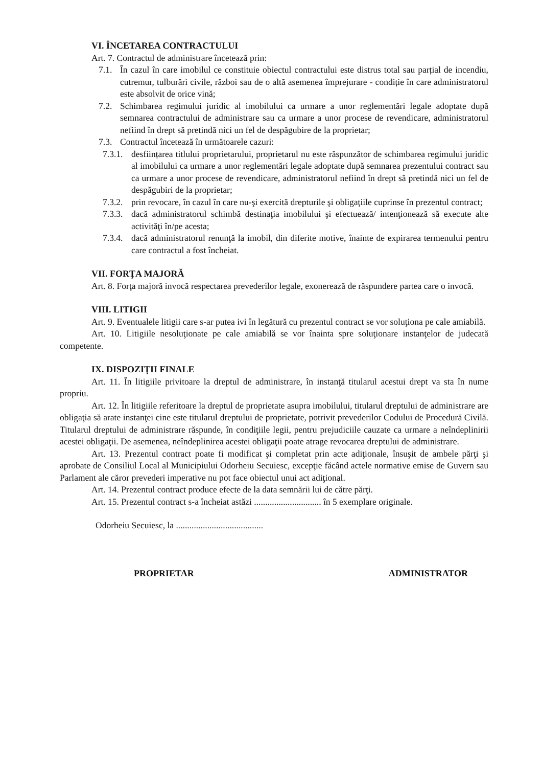VI. ÎNCETAREA CONTRACTULUI
Art. 7. Contractul de administrare încetează prin:
7.1. În cazul în care imobilul ce constituie obiectul contractului este distrus total sau parțial de incendiu, cutremur, tulburări civile, război sau de o altă asemenea împrejurare - condiție în care administratorul este absolvit de orice vină;
7.2. Schimbarea regimului juridic al imobilului ca urmare a unor reglementări legale adoptate după semnarea contractului de administrare sau ca urmare a unor procese de revendicare, administratorul nefiind în drept să pretindă nici un fel de despăgubire de la proprietar;
7.3. Contractul încetează în următoarele cazuri:
7.3.1. desființarea titlului proprietarului, proprietarul nu este răspunzător de schimbarea regimului juridic al imobilului ca urmare a unor reglementări legale adoptate după semnarea prezentului contract sau ca urmare a unor procese de revendicare, administratorul nefiind în drept să pretindă nici un fel de despăgubiri de la proprietar;
7.3.2. prin revocare, în cazul în care nu-şi exercită drepturile şi obligaţiile cuprinse în prezentul contract;
7.3.3. dacă administratorul schimbă destinaţia imobilului şi efectuează/ intenţionează să execute alte activităţi în/pe acesta;
7.3.4. dacă administratorul renunţă la imobil, din diferite motive, înainte de expirarea termenului pentru care contractul a fost încheiat.
VII. FORŢA MAJORĂ
Art. 8. Forţa majoră invocă respectarea prevederilor legale, exonerează de răspundere partea care o invocă.
VIII. LITIGII
Art. 9. Eventualele litigii care s-ar putea ivi în legătură cu prezentul contract se vor soluţiona pe cale amiabilă.
Art. 10. Litigiile nesoluţionate pe cale amiabilă se vor înainta spre soluţionare instanţelor de judecată competente.
IX. DISPOZIŢII FINALE
Art. 11. În litigiile privitoare la dreptul de administrare, în instanţă titularul acestui drept va sta în nume propriu.
Art. 12. În litigiile referitoare la dreptul de proprietate asupra imobilului, titularul dreptului de administrare are obligaţia să arate instanţei cine este titularul dreptului de proprietate, potrivit prevederilor Codului de Procedură Civilă. Titularul dreptului de administrare răspunde, în condiţiile legii, pentru prejudiciile cauzate ca urmare a neîndeplinirii acestei obligaţii. De asemenea, neîndeplinirea acestei obligaţii poate atrage revocarea dreptului de administrare.
Art. 13. Prezentul contract poate fi modificat şi completat prin acte adiţionale, însuşit de ambele părţi şi aprobate de Consiliul Local al Municipiului Odorheiu Secuiesc, excepţie făcând actele normative emise de Guvern sau Parlament ale căror prevederi imperative nu pot face obiectul unui act adiţional.
Art. 14. Prezentul contract produce efecte de la data semnării lui de către părţi.
Art. 15. Prezentul contract s-a încheiat astăzi .............................. în 5 exemplare originale.
Odorheiu Secuiesc, la .......................................
PROPRIETAR ADMINISTRATOR